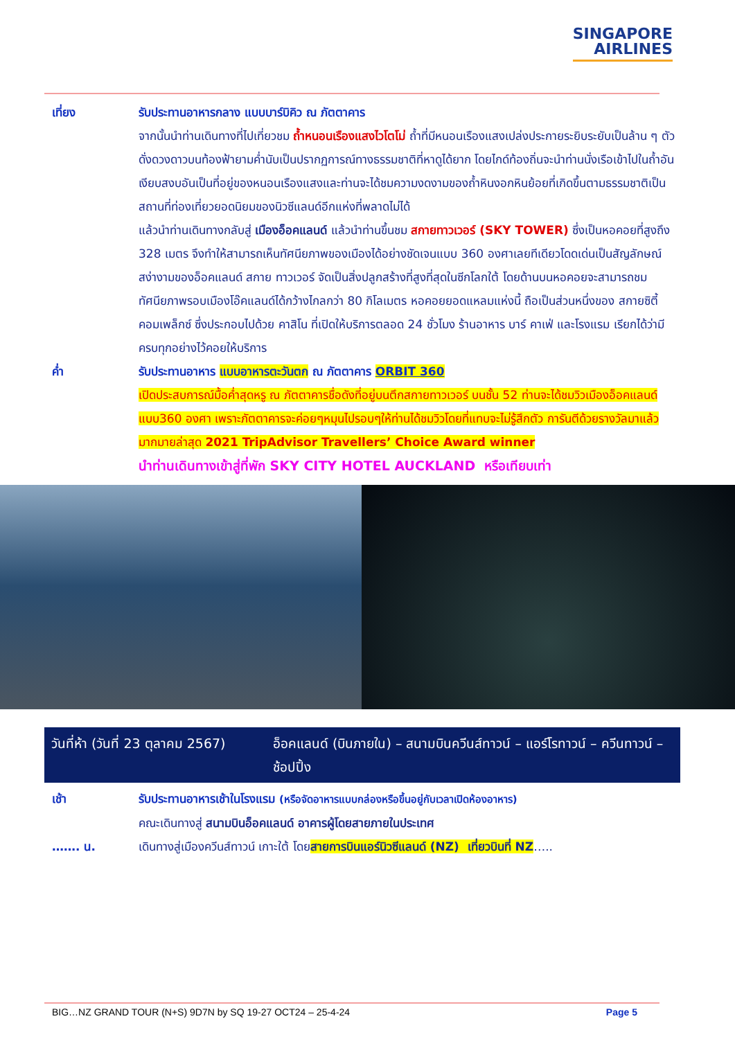SINGAPORE
AIRLINES
เที่ยง รับประทานอาหารกลาง แบบบาร์บิคิว ณ ภัตตาคาร
จากนั้นนำท่านเดินทางที่ไปเที่ยวชม ถ้ำหนอนเรืองแสงไวโตโม่ ถ้ำที่มีหนอนเรืองแสงเปล่งประกายระยิบระยับเป็นล้าน ๆ ตัว ดั่งดวงดาวบนท้องฟ้ายามค่ำนับเป็นปรากฏการณ์ทางธรรมชาติที่หาดูได้ยาก โดยไกด์ท้องถิ่นจะนำท่านนั่งเรือเข้าไปในถ้ำอันเงียบสงบอันเป็นที่อยู่ของหนอนเรืองแสงและท่านจะได้ชมความงดงามของถ้ำหินงอกหินย้อยที่เกิดขึ้นตามธรรมชาติเป็นสถานที่ท่องเที่ยวยอดนิยมของนิวซีแลนด์อีกแห่งที่พลาดไม่ได้
แล้วนำท่านเดินทางกลับสู่ เมืองอ็อคแลนด์ แล้วนำท่านขึ้นชม สกายทาวเวอร์ (SKY TOWER) ซึ่งเป็นหอคอยที่สูงถึง 328 เมตร จึงทำให้สามารถเห็นทัศนียภาพของเมืองได้อย่างชัดเจนแบบ 360 องศาเลยทีเดียวโดดเด่นเป็นสัญลักษณ์สง่างามของอ็อคแลนด์ สกาย ทาวเวอร์ จัดเป็นสิ่งปลูกสร้างที่สูงที่สุดในซีกโลกใต้ โดยด้านบนหอคอยจะสามารถชมทัศนียภาพรอบเมืองโอ๊คแลนด์ได้กว้างไกลกว่า 80 กิโลเมตร หอคอยยอดแหลมแห่งนี้ ถือเป็นส่วนหนึ่งของ สกายซิตี้คอมเพล็กซ์ ซึ่งประกอบไปด้วย คาสิโน ที่เปิดให้บริการตลอด 24 ชั่วโมง ร้านอาหาร บาร์ คาเฟ่ และโรงแรม เรียกได้ว่ามีครบทุกอย่างไว้คอยให้บริการ
ค่ำ รับประทานอาหาร แบบอาหารตะวันตก ณ ภัตตาคาร ORBIT 360
เปิดประสบการณ์มื้อค่ำสุดหรู ณ ภัตตาคารชื่อดังที่อยู่บนตึกสกายทาวเวอร์ บนชั้น 52 ท่านจะได้ชมวิวเมืองอ็อคแลนด์แบบ360 องศา เพราะภัตตาคารจะค่อยๆหมุนไปรอบๆให้ท่านได้ชมวิวโดยที่แทบจะไม่รู้สึกตัว การันตีด้วยรางวัลมาแล้วมากมายล่าสุด 2021 TripAdvisor Travellers’ Choice Award winner
นำท่านเดินทางเข้าสู่ที่พัก SKY CITY HOTEL AUCKLAND หรือเทียบเท่า
| วันที่ห้า (วันที่ 23 ตุลาคม 2567) | อ็อคแลนด์ (บินภายใน) – สนามบินควีนส์ทาวน์ – แอร์โรทาวน์ – ควีนทาวน์ – ช้อปปิ้ง |
เช้า รับประทานอาหารเช้าในโรงแรม (หรือจัดอาหารแบบกล่องหรือขึ้นอยู่กับเวลาเปิดห้องอาหาร)
คณะเดินทางสู่ สนามบินอ็อคแลนด์ อาคารผู้โดยสายภายในประเทศ
……. น. เดินทางสู่เมืองควีนส์ทาวน์ เกาะใต้ โดยสายการบินแอร์นิวซีแลนด์ (NZ) เที่ยวบินที่ NZ…..
BIG…NZ GRAND TOUR (N+S) 9D7N by SQ 19-27 OCT24 – 25-4-24 Page 5